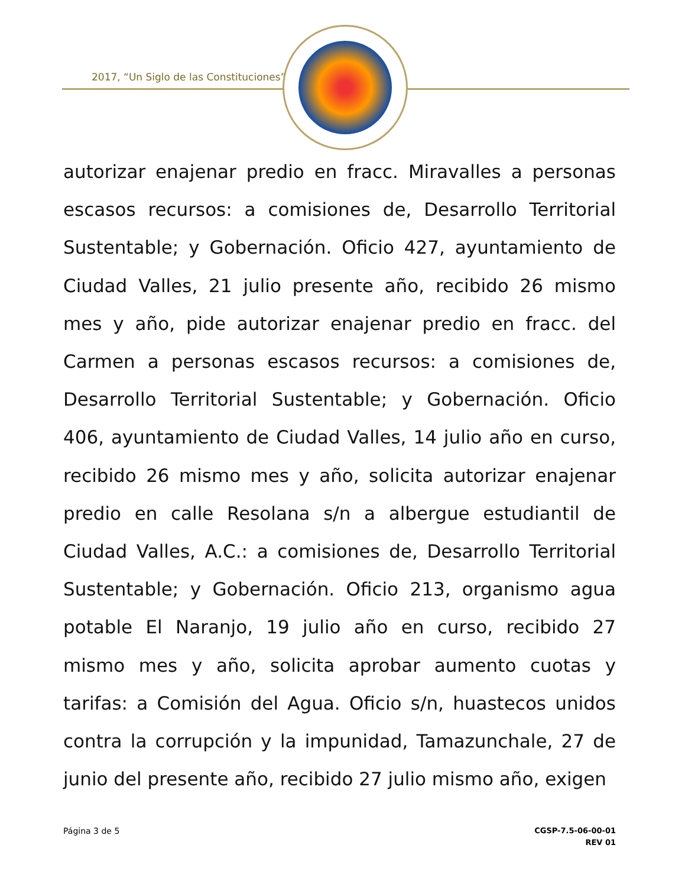2017, “Un Siglo de las Constituciones”
autorizar enajenar predio en fracc. Miravalles a personas escasos recursos: a comisiones de, Desarrollo Territorial Sustentable; y Gobernación. Oficio 427, ayuntamiento de Ciudad Valles, 21 julio presente año, recibido 26 mismo mes y año, pide autorizar enajenar predio en fracc. del Carmen a personas escasos recursos: a comisiones de, Desarrollo Territorial Sustentable; y Gobernación. Oficio 406, ayuntamiento de Ciudad Valles, 14 julio año en curso, recibido 26 mismo mes y año, solicita autorizar enajenar predio en calle Resolana s/n a albergue estudiantil de Ciudad Valles, A.C.: a comisiones de, Desarrollo Territorial Sustentable; y Gobernación. Oficio 213, organismo agua potable El Naranjo, 19 julio año en curso, recibido 27 mismo mes y año, solicita aprobar aumento cuotas y tarifas: a Comisión del Agua. Oficio s/n, huastecos unidos contra la corrupción y la impunidad, Tamazunchale, 27 de junio del presente año, recibido 27 julio mismo año, exigen
Página 3 de 5
CGSP-7.5-06-00-01
REV 01